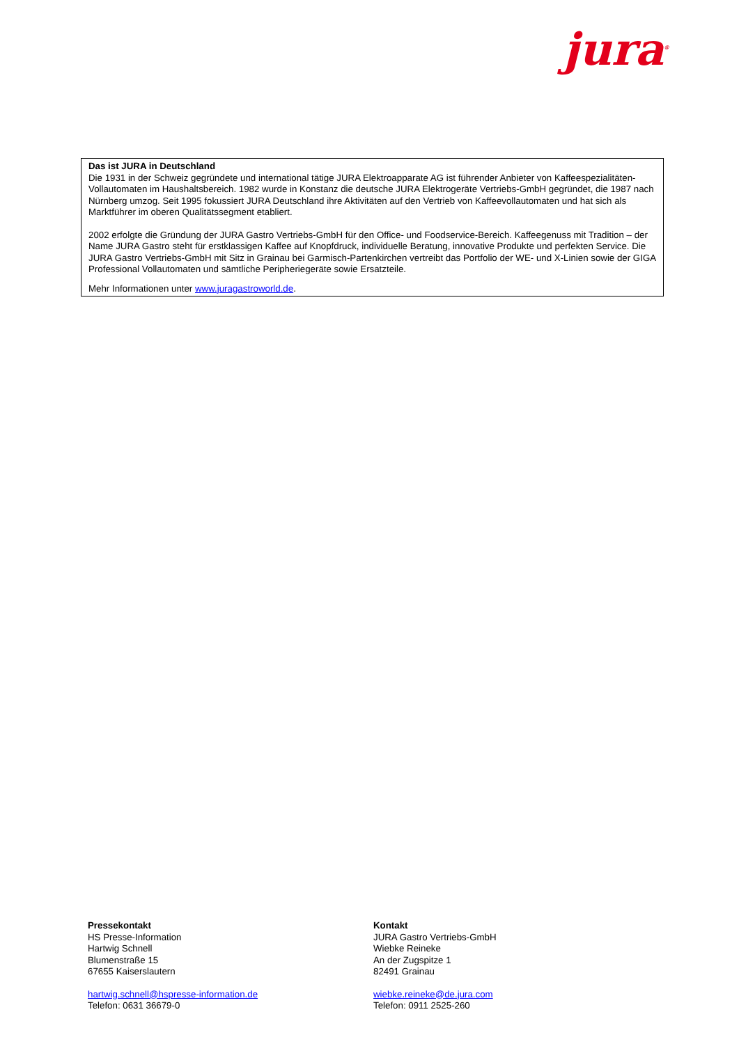jura<sup>®</sup>
Das ist JURA in Deutschland
Die 1931 in der Schweiz gegründete und international tätige JURA Elektroapparate AG ist führender Anbieter von Kaffeespezialitäten-Vollautomaten im Haushaltsbereich. 1982 wurde in Konstanz die deutsche JURA Elektrogeräte Vertriebs-GmbH gegründet, die 1987 nach Nürnberg umzog. Seit 1995 fokussiert JURA Deutschland ihre Aktivitäten auf den Vertrieb von Kaffeevollautomaten und hat sich als Marktführer im oberen Qualitätssegment etabliert.
2002 erfolgte die Gründung der JURA Gastro Vertriebs-GmbH für den Office- und Foodservice-Bereich. Kaffeegenuss mit Tradition – der Name JURA Gastro steht für erstklassigen Kaffee auf Knopfdruck, individuelle Beratung, innovative Produkte und perfekten Service. Die JURA Gastro Vertriebs-GmbH mit Sitz in Grainau bei Garmisch-Partenkirchen vertreibt das Portfolio der WE- und X-Linien sowie der GIGA Professional Vollautomaten und sämtliche Peripheriegeräte sowie Ersatzteile.
Mehr Informationen unter www.juragastroworld.de.
Pressekontakt
HS Presse-Information
Hartwig Schnell
Blumenstraße 15
67655 Kaiserslautern
hartwig.schnell@hspresse-information.de
Telefon: 0631 36679-0
Kontakt
JURA Gastro Vertriebs-GmbH
Wiebke Reineke
An der Zugspitze 1
82491 Grainau
wiebke.reineke@de.jura.com
Telefon: 0911 2525-260